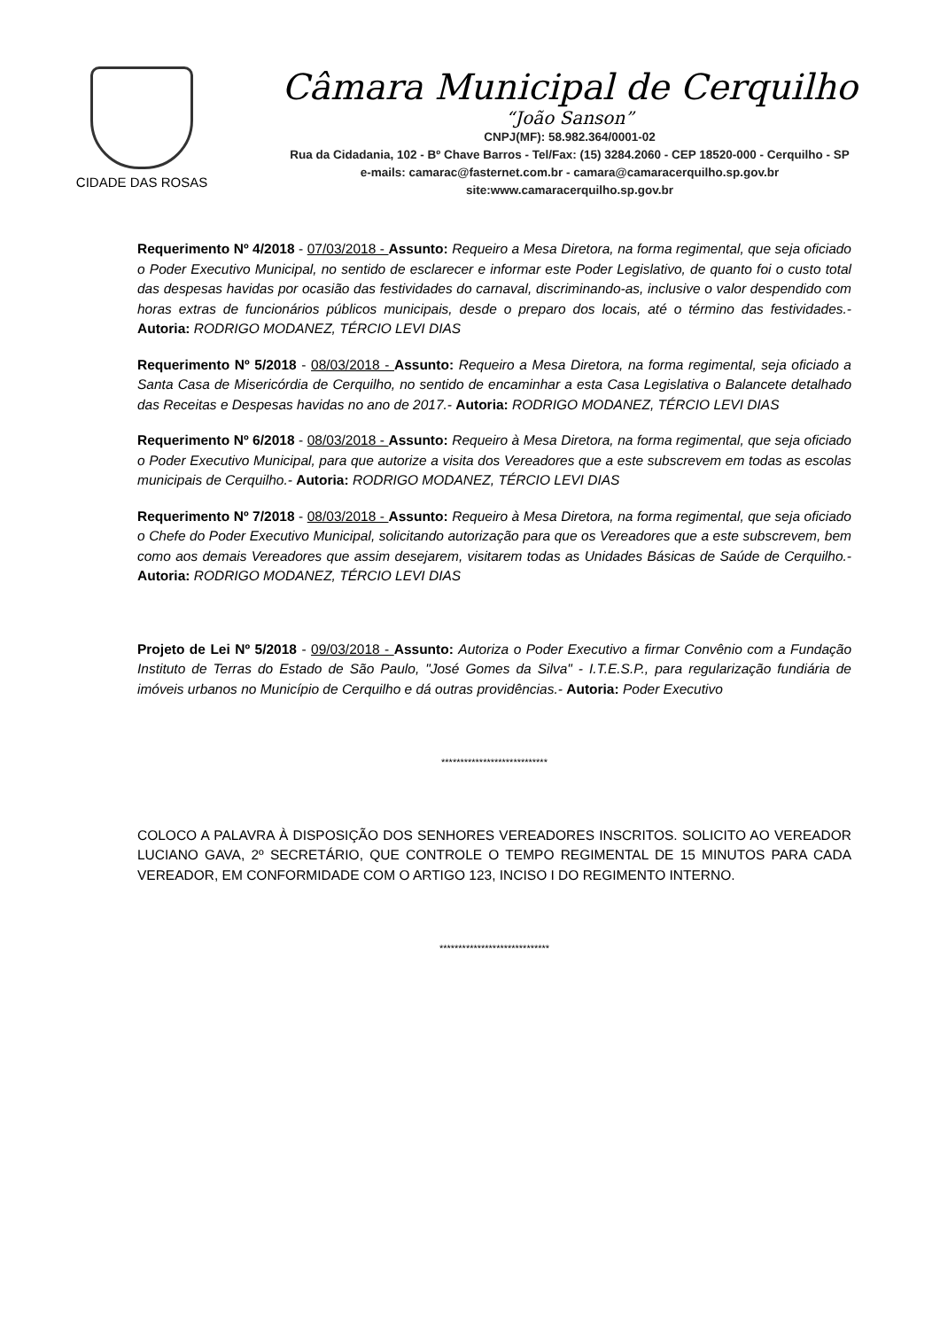CIDADE DAS ROSAS
Câmara Municipal de Cerquilho
“João Sanson”
CNPJ(MF): 58.982.364/0001-02
Rua da Cidadania, 102 - Bº Chave Barros - Tel/Fax: (15) 3284.2060 - CEP 18520-000 - Cerquilho - SP
e-mails: camarac@fasternet.com.br - camara@camaracerquilho.sp.gov.br
site:www.camaracerquilho.sp.gov.br
Requerimento Nº 4/2018 - 07/03/2018 - Assunto: Requeiro a Mesa Diretora, na forma regimental, que seja oficiado o Poder Executivo Municipal, no sentido de esclarecer e informar este Poder Legislativo, de quanto foi o custo total das despesas havidas por ocasião das festividades do carnaval, discriminando-as, inclusive o valor despendido com horas extras de funcionários públicos municipais, desde o preparo dos locais, até o término das festividades.- Autoria: RODRIGO MODANEZ, TÉRCIO LEVI DIAS
Requerimento Nº 5/2018 - 08/03/2018 - Assunto: Requeiro a Mesa Diretora, na forma regimental, seja oficiado a Santa Casa de Misericórdia de Cerquilho, no sentido de encaminhar a esta Casa Legislativa o Balancete detalhado das Receitas e Despesas havidas no ano de 2017.- Autoria: RODRIGO MODANEZ, TÉRCIO LEVI DIAS
Requerimento Nº 6/2018 - 08/03/2018 - Assunto: Requeiro à Mesa Diretora, na forma regimental, que seja oficiado o Poder Executivo Municipal, para que autorize a visita dos Vereadores que a este subscrevem em todas as escolas municipais de Cerquilho.- Autoria: RODRIGO MODANEZ, TÉRCIO LEVI DIAS
Requerimento Nº 7/2018 - 08/03/2018 - Assunto: Requeiro à Mesa Diretora, na forma regimental, que seja oficiado o Chefe do Poder Executivo Municipal, solicitando autorização para que os Vereadores que a este subscrevem, bem como aos demais Vereadores que assim desejarem, visitarem todas as Unidades Básicas de Saúde de Cerquilho.- Autoria: RODRIGO MODANEZ, TÉRCIO LEVI DIAS
Projeto de Lei Nº 5/2018 - 09/03/2018 - Assunto: Autoriza o Poder Executivo a firmar Convênio com a Fundação Instituto de Terras do Estado de São Paulo, "José Gomes da Silva" - I.T.E.S.P., para regularização fundiária de imóveis urbanos no Município de Cerquilho e dá outras providências.- Autoria: Poder Executivo
****************************
COLOCO A PALAVRA À DISPOSIÇÃO DOS SENHORES VEREADORES INSCRITOS. SOLICITO AO VEREADOR LUCIANO GAVA, 2º SECRETÁRIO, QUE CONTROLE O TEMPO REGIMENTAL DE 15 MINUTOS PARA CADA VEREADOR, EM CONFORMIDADE COM O ARTIGO 123, INCISO I DO REGIMENTO INTERNO.
*****************************